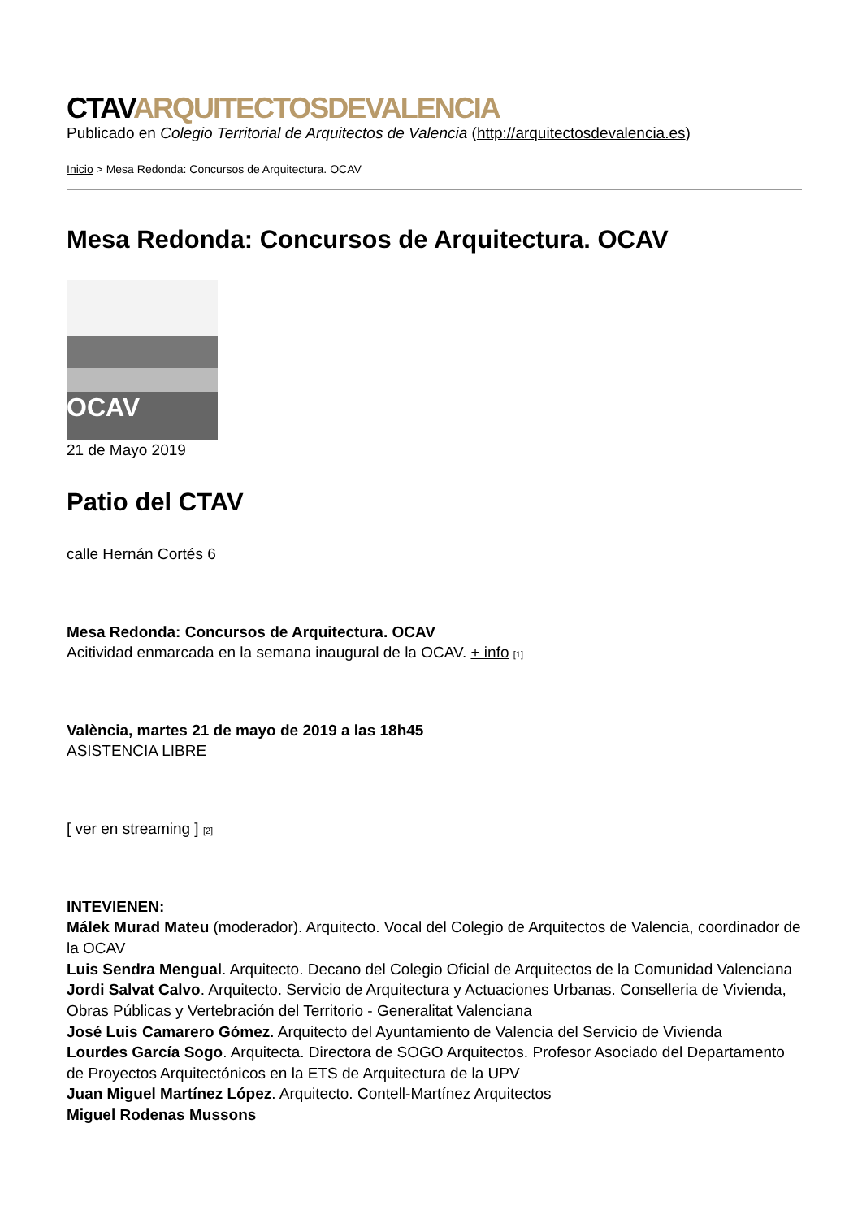CTAVARQUITECTOSDEVALENCIA
Publicado en Colegio Territorial de Arquitectos de Valencia (http://arquitectosdevalencia.es)
Inicio > Mesa Redonda: Concursos de Arquitectura. OCAV
Mesa Redonda: Concursos de Arquitectura. OCAV
OCAV
21 de Mayo 2019
Patio del CTAV
calle Hernán Cortés 6
Mesa Redonda: Concursos de Arquitectura. OCAV
Acitividad enmarcada en la semana inaugural de la OCAV. + info [1]
València, martes 21 de mayo de 2019 a las 18h45
ASISTENCIA LIBRE
[ ver en streaming ] [2]
INTEVIENEN:
Málek Murad Mateu (moderador). Arquitecto. Vocal del Colegio de Arquitectos de Valencia, coordinador de la OCAV
Luis Sendra Mengual. Arquitecto. Decano del Colegio Oficial de Arquitectos de la Comunidad Valenciana
Jordi Salvat Calvo. Arquitecto. Servicio de Arquitectura y Actuaciones Urbanas. Conselleria de Vivienda, Obras Públicas y Vertebración del Territorio - Generalitat Valenciana
José Luis Camarero Gómez. Arquitecto del Ayuntamiento de Valencia del Servicio de Vivienda
Lourdes García Sogo. Arquitecta. Directora de SOGO Arquitectos. Profesor Asociado del Departamento de Proyectos Arquitectónicos en la ETS de Arquitectura de la UPV
Juan Miguel Martínez López. Arquitecto. Contell-Martínez Arquitectos
Miguel Rodenas Mussons